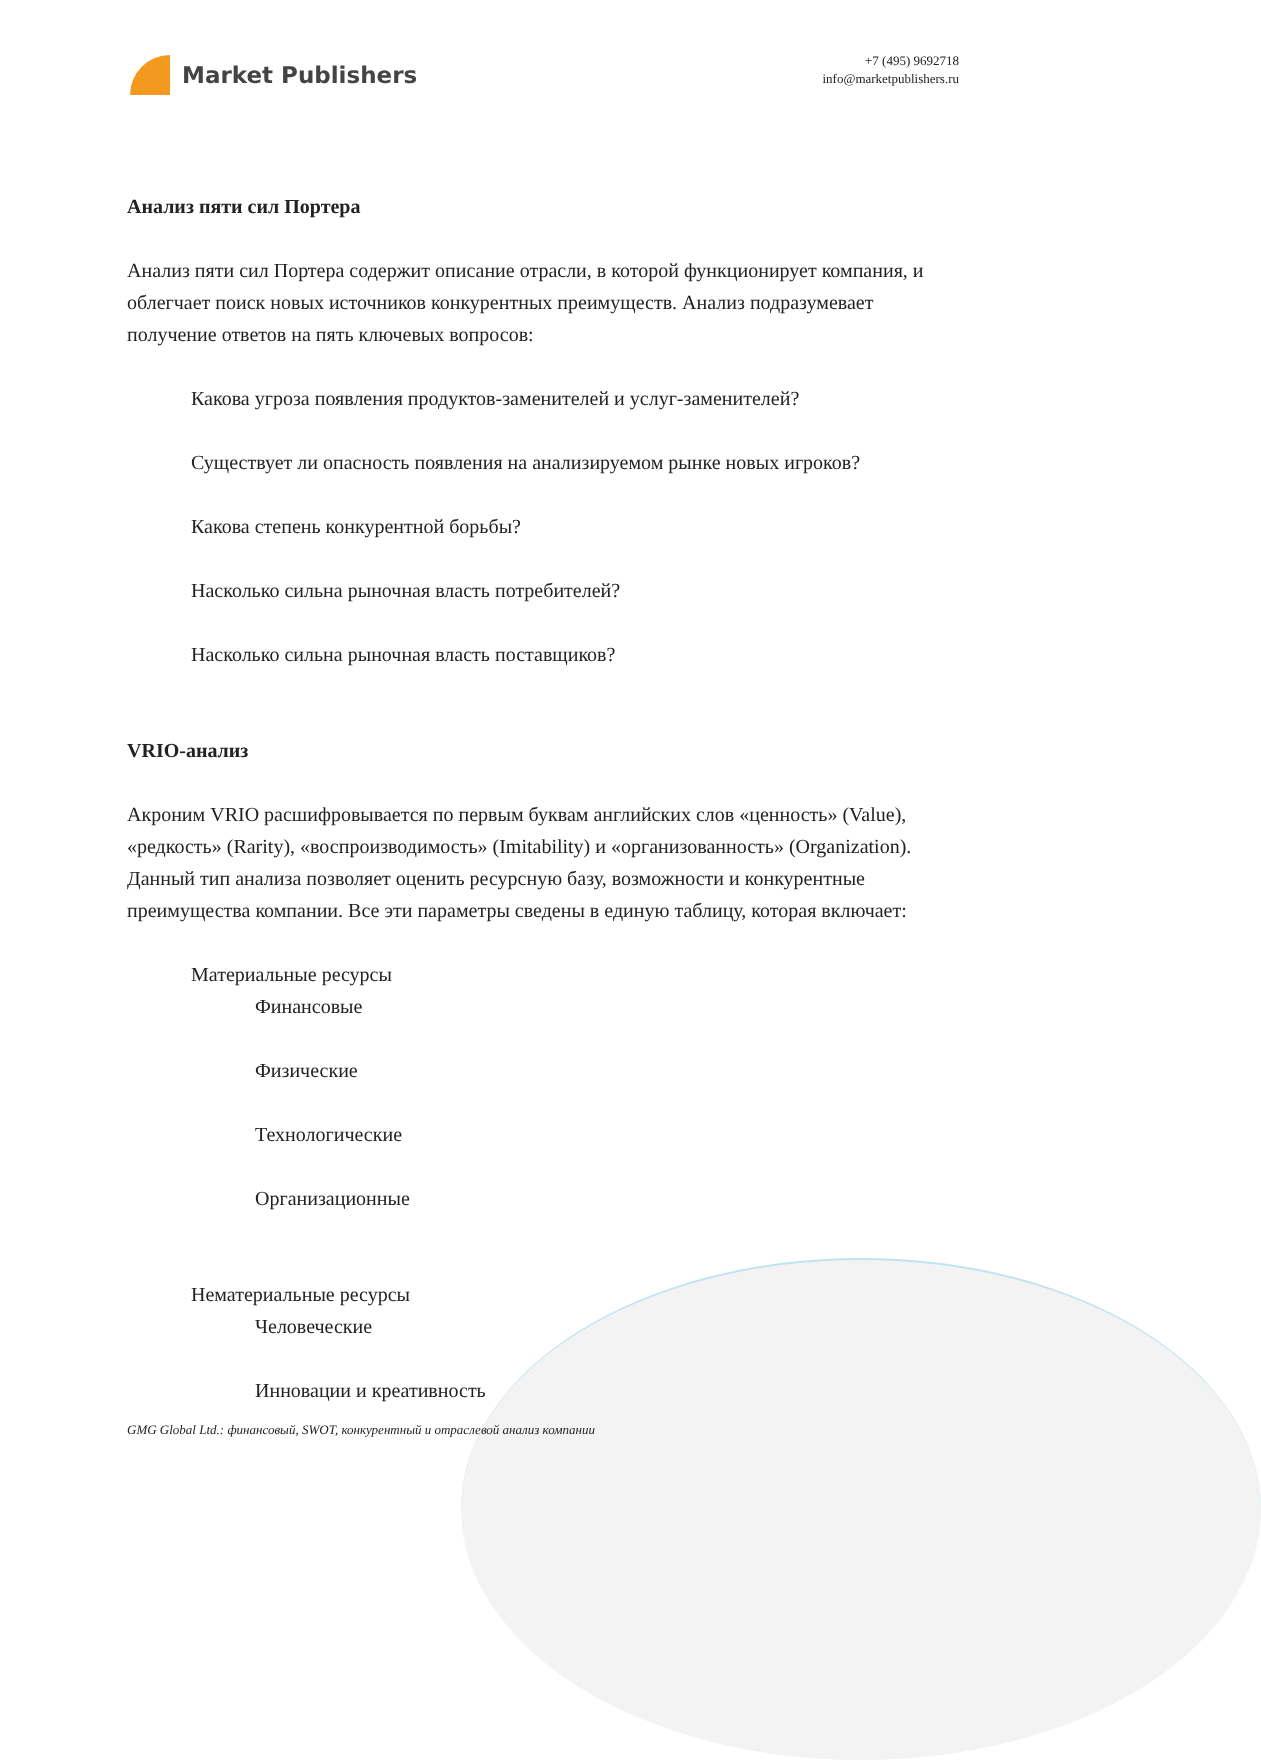Market Publishers
+7 (495) 9692718
info@marketpublishers.ru
Анализ пяти сил Портера
Анализ пяти сил Портера содержит описание отрасли, в которой функционирует компания, и облегчает поиск новых источников конкурентных преимуществ. Анализ подразумевает получение ответов на пять ключевых вопросов:
Какова угроза появления продуктов-заменителей и услуг-заменителей?
Существует ли опасность появления на анализируемом рынке новых игроков?
Какова степень конкурентной борьбы?
Насколько сильна рыночная власть потребителей?
Насколько сильна рыночная власть поставщиков?
VRIO-анализ
Акроним VRIO расшифровывается по первым буквам английских слов «ценность» (Value), «редкость» (Rarity), «воспроизводимость» (Imitability) и «организованность» (Organization). Данный тип анализа позволяет оценить ресурсную базу, возможности и конкурентные преимущества компании. Все эти параметры сведены в единую таблицу, которая включает:
Материальные ресурсы
Финансовые
Физические
Технологические
Организационные
Нематериальные ресурсы
Человеческие
Инновации и креативность
GMG Global Ltd.: финансовый, SWOT, конкурентный и отраслевой анализ компании